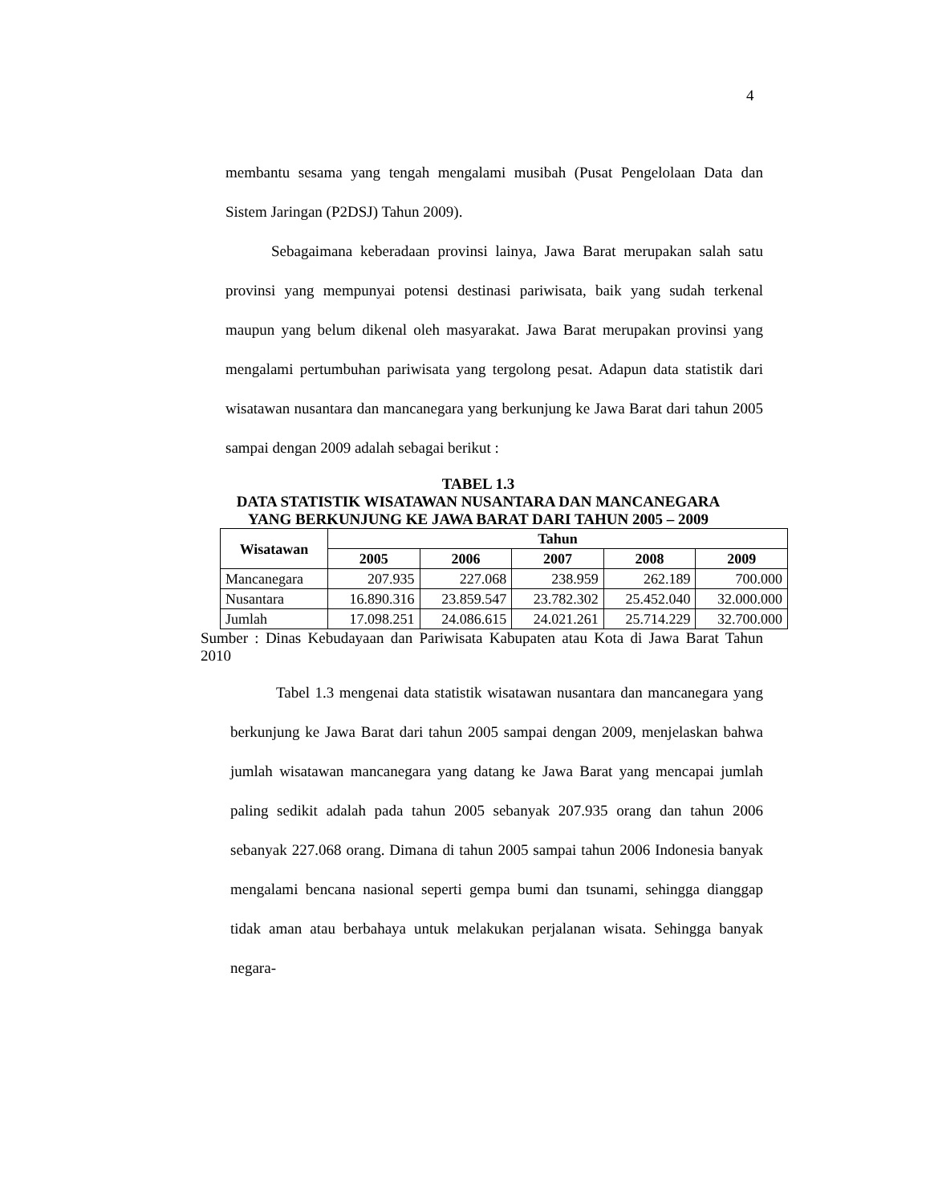4
membantu sesama yang tengah mengalami musibah (Pusat Pengelolaan Data dan Sistem Jaringan (P2DSJ) Tahun 2009).
Sebagaimana keberadaan provinsi lainya, Jawa Barat merupakan salah satu provinsi yang mempunyai potensi destinasi pariwisata, baik yang sudah terkenal maupun yang belum dikenal oleh masyarakat. Jawa Barat merupakan provinsi yang mengalami pertumbuhan pariwisata yang tergolong pesat. Adapun data statistik dari wisatawan nusantara dan mancanegara yang berkunjung ke Jawa Barat dari tahun 2005 sampai dengan 2009 adalah sebagai berikut :
TABEL 1.3
DATA STATISTIK WISATAWAN NUSANTARA DAN MANCANEGARA
YANG BERKUNJUNG KE JAWA BARAT DARI TAHUN 2005 – 2009
| Wisatawan | Tahun | | | | |
| --- | --- | --- | --- | --- | --- |
| | 2005 | 2006 | 2007 | 2008 | 2009 |
| Mancanegara | 207.935 | 227.068 | 238.959 | 262.189 | 700.000 |
| Nusantara | 16.890.316 | 23.859.547 | 23.782.302 | 25.452.040 | 32.000.000 |
| Jumlah | 17.098.251 | 24.086.615 | 24.021.261 | 25.714.229 | 32.700.000 |
Sumber : Dinas Kebudayaan dan Pariwisata Kabupaten atau Kota di Jawa Barat Tahun 2010
Tabel 1.3 mengenai data statistik wisatawan nusantara dan mancanegara yang berkunjung ke Jawa Barat dari tahun 2005 sampai dengan 2009, menjelaskan bahwa jumlah wisatawan mancanegara yang datang ke Jawa Barat yang mencapai jumlah paling sedikit adalah pada tahun 2005 sebanyak 207.935 orang dan tahun 2006 sebanyak 227.068 orang. Dimana di tahun 2005 sampai tahun 2006 Indonesia banyak mengalami bencana nasional seperti gempa bumi dan tsunami, sehingga dianggap tidak aman atau berbahaya untuk melakukan perjalanan wisata. Sehingga banyak negara-